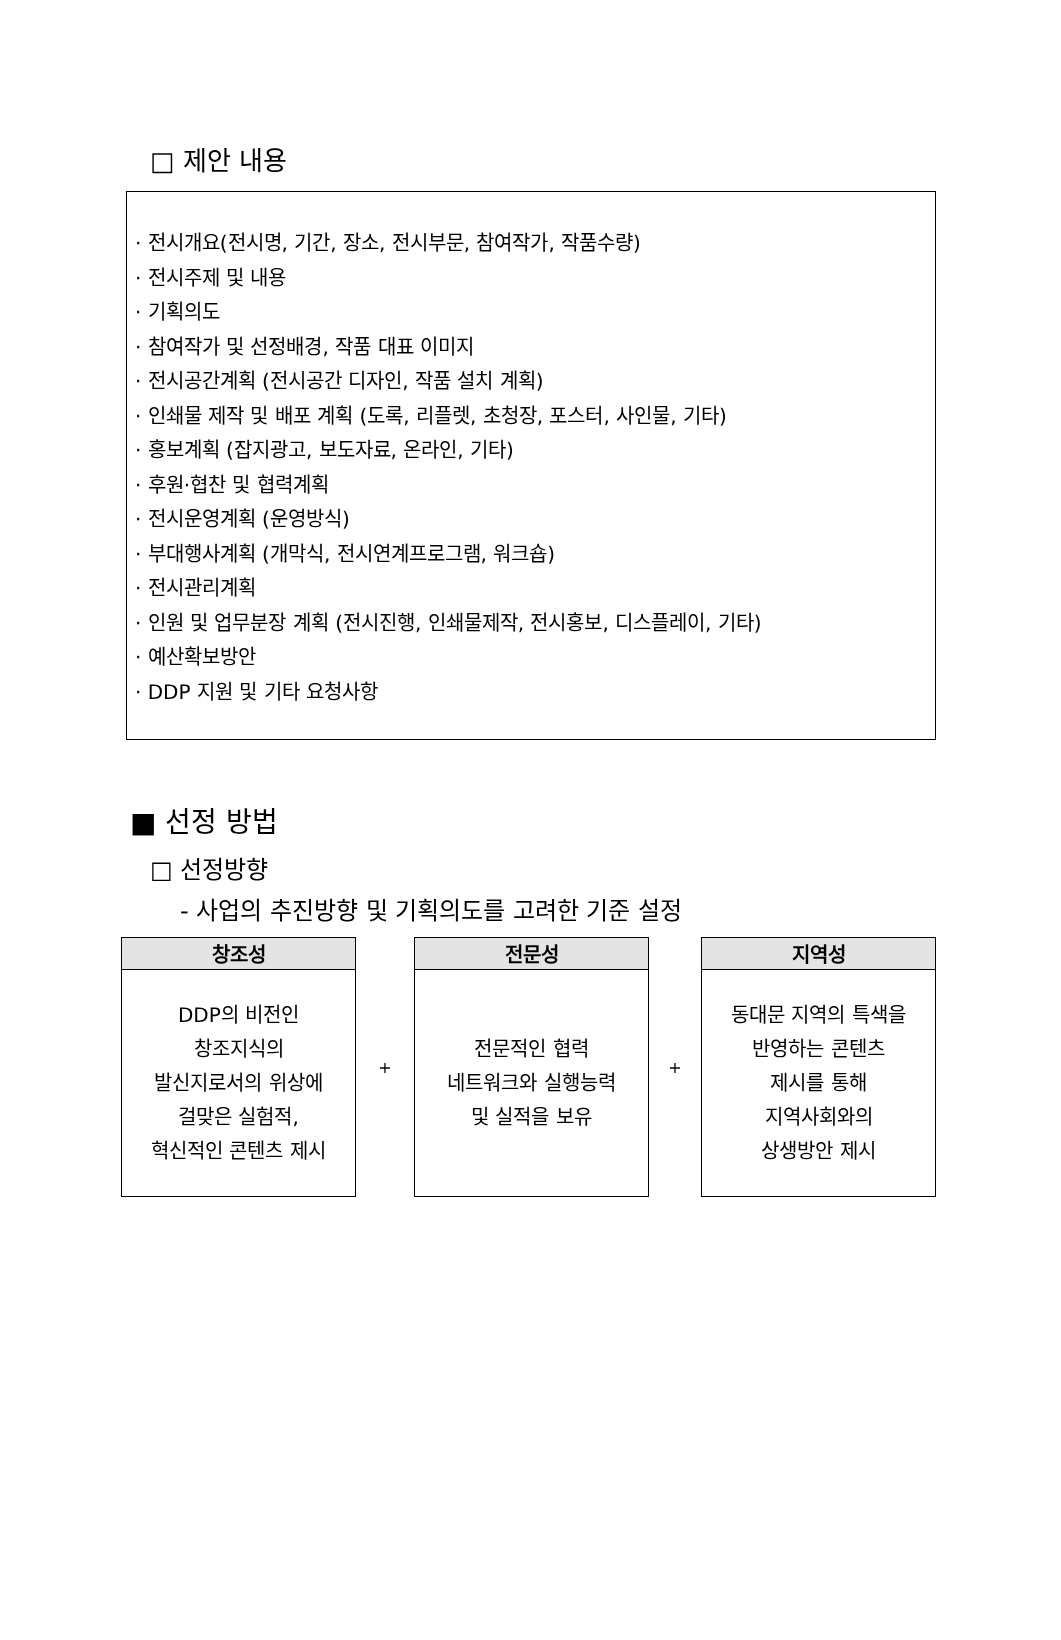□ 제안 내용
· 전시개요(전시명, 기간, 장소, 전시부문, 참여작가, 작품수량)
· 전시주제 및 내용
· 기획의도
· 참여작가 및 선정배경, 작품 대표 이미지
· 전시공간계획 (전시공간 디자인, 작품 설치 계획)
· 인쇄물 제작 및 배포 계획 (도록, 리플렛, 초청장, 포스터, 사인물, 기타)
· 홍보계획 (잡지광고, 보도자료, 온라인, 기타)
· 후원·협찬 및 협력계획
· 전시운영계획 (운영방식)
· 부대행사계획 (개막식, 전시연계프로그램, 워크숍)
· 전시관리계획
· 인원 및 업무분장 계획 (전시진행, 인쇄물제작, 전시홍보, 디스플레이, 기타)
· 예산확보방안
· DDP 지원 및 기타 요청사항
■ 선정 방법
□ 선정방향
- 사업의 추진방향 및 기획의도를 고려한 기준 설정
| / 창조성 / / --- / / DDP의 비전인 창조지식의 발신지로서의 위상에 걸맞은 실험적, 혁신적인 콘텐츠 제시 / | + | / 전문성 / / --- / / 전문적인 협력 네트워크와 실행능력 및 실적을 보유 / | + | / 지역성 / / --- / / 동대문 지역의 특색을 반영하는 콘텐츠 제시를 통해 지역사회와의 상생방안 제시 / |